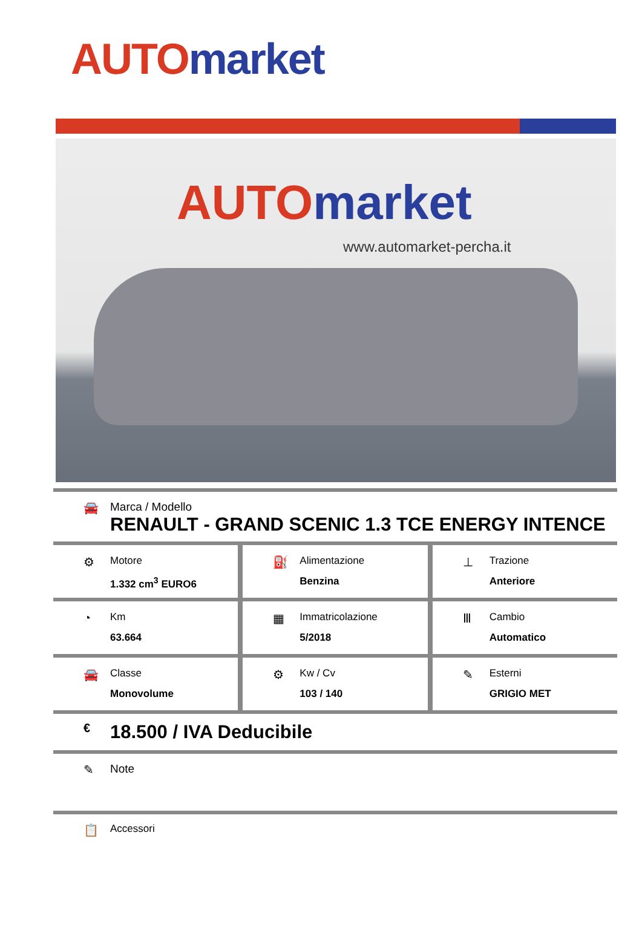AUTO market
AUTO market
www.automarket-percha.it
🚘 Marca / Modello
RENAULT - GRAND SCENIC 1.3 TCE ENERGY INTENCE
⚙
Motore
1.332 cm<sup>3</sup> EURO6
⛽
Alimentazione
Benzina
⊥
Trazione
Anteriore
◔
Km
63.664
▦
Immatricolazione
5/2018
Ⅲ
Cambio
Automatico
🚘
Classe
Monovolume
⚙
Kw / Cv
103 / 140
✎
Esterni
GRIGIO MET
€
18.500 / IVA Deducibile
✎ Note
📋
Accessori